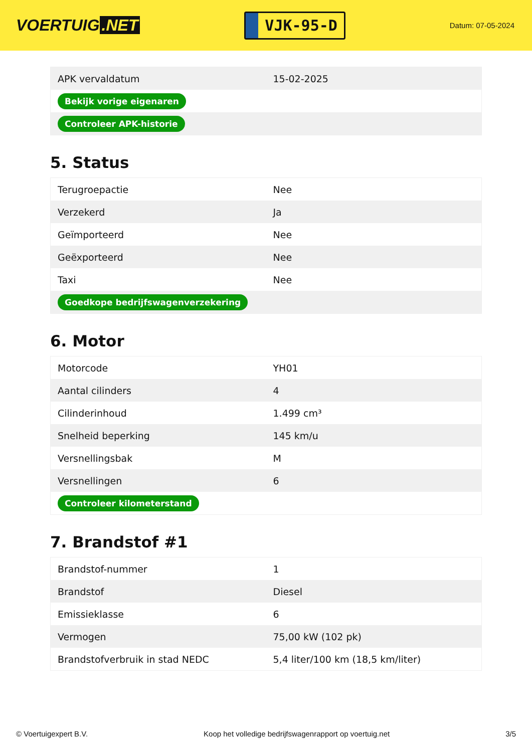VOERTUIG.NET
VJK-95-D
Datum: 07-05-2024
| APK vervaldatum | 15-02-2025 |
| Bekijk vorige eigenaren | |
| Controleer APK-historie | |
5. Status
| Terugroepactie | Nee |
| Verzekerd | Ja |
| Geïmporteerd | Nee |
| Geëxporteerd | Nee |
| Taxi | Nee |
| Goedkope bedrijfswagenverzekering | |
6. Motor
| Motorcode | YH01 |
| Aantal cilinders | 4 |
| Cilinderinhoud | 1.499 cm³ |
| Snelheid beperking | 145 km/u |
| Versnellingsbak | M |
| Versnellingen | 6 |
| Controleer kilometerstand | |
7. Brandstof #1
| Brandstof-nummer | 1 |
| Brandstof | Diesel |
| Emissieklasse | 6 |
| Vermogen | 75,00 kW (102 pk) |
| Brandstofverbruik in stad NEDC | 5,4 liter/100 km (18,5 km/liter) |
© Voertuigexpert B.V. Koop het volledige bedrijfswagenrapport op voertuig.net 3/5